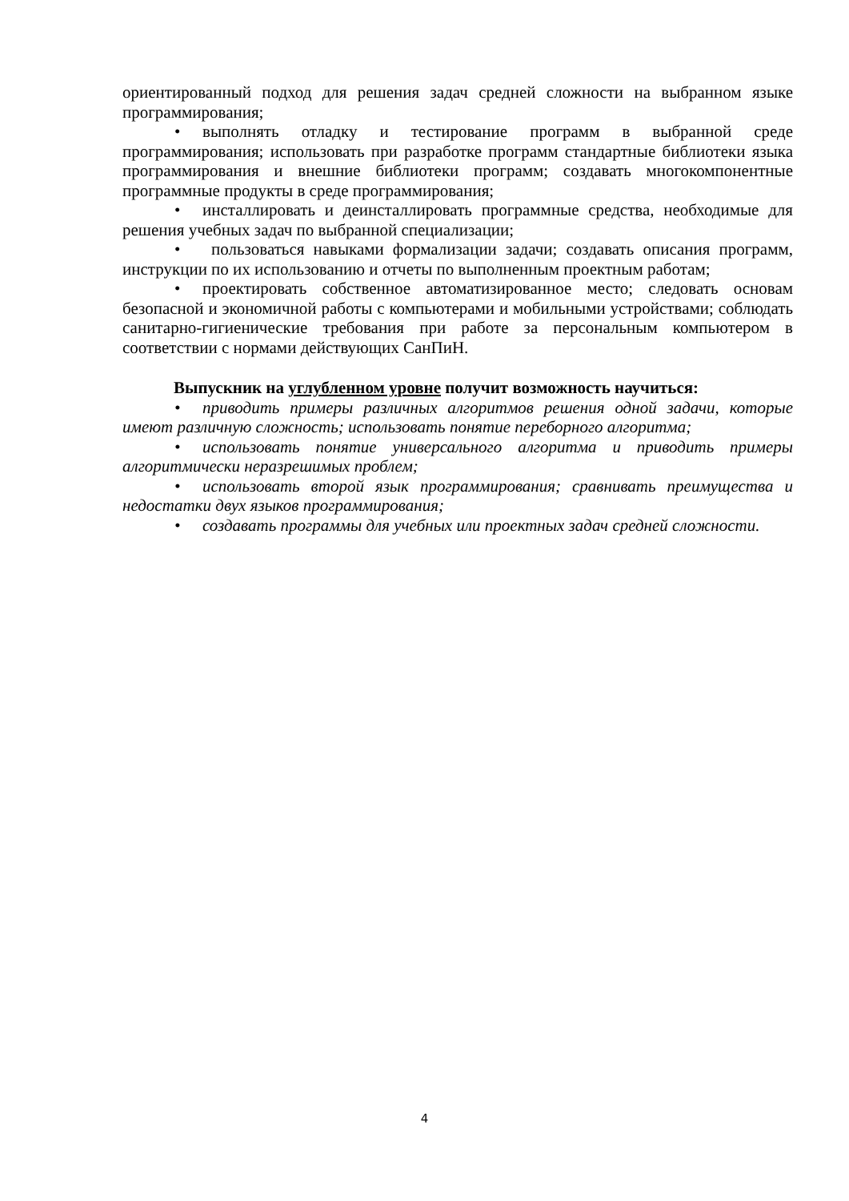ориентированный подход для решения задач средней сложности на выбранном языке программирования;
• выполнять отладку и тестирование программ в выбранной среде программирования; использовать при разработке программ стандартные библиотеки языка программирования и внешние библиотеки программ; создавать многокомпонентные программные продукты в среде программирования;
• инсталлировать и деинсталлировать программные средства, необходимые для решения учебных задач по выбранной специализации;
• пользоваться навыками формализации задачи; создавать описания программ, инструкции по их использованию и отчеты по выполненным проектным работам;
• проектировать собственное автоматизированное место; следовать основам безопасной и экономичной работы с компьютерами и мобильными устройствами; соблюдать санитарно-гигиенические требования при работе за персональным компьютером в соответствии с нормами действующих СанПиН.
Выпускник на углубленном уровне получит возможность научиться:
• приводить примеры различных алгоритмов решения одной задачи, которые имеют различную сложность; использовать понятие переборного алгоритма;
• использовать понятие универсального алгоритма и приводить примеры алгоритмически неразрешимых проблем;
• использовать второй язык программирования; сравнивать преимущества и недостатки двух языков программирования;
• создавать программы для учебных или проектных задач средней сложности.
4